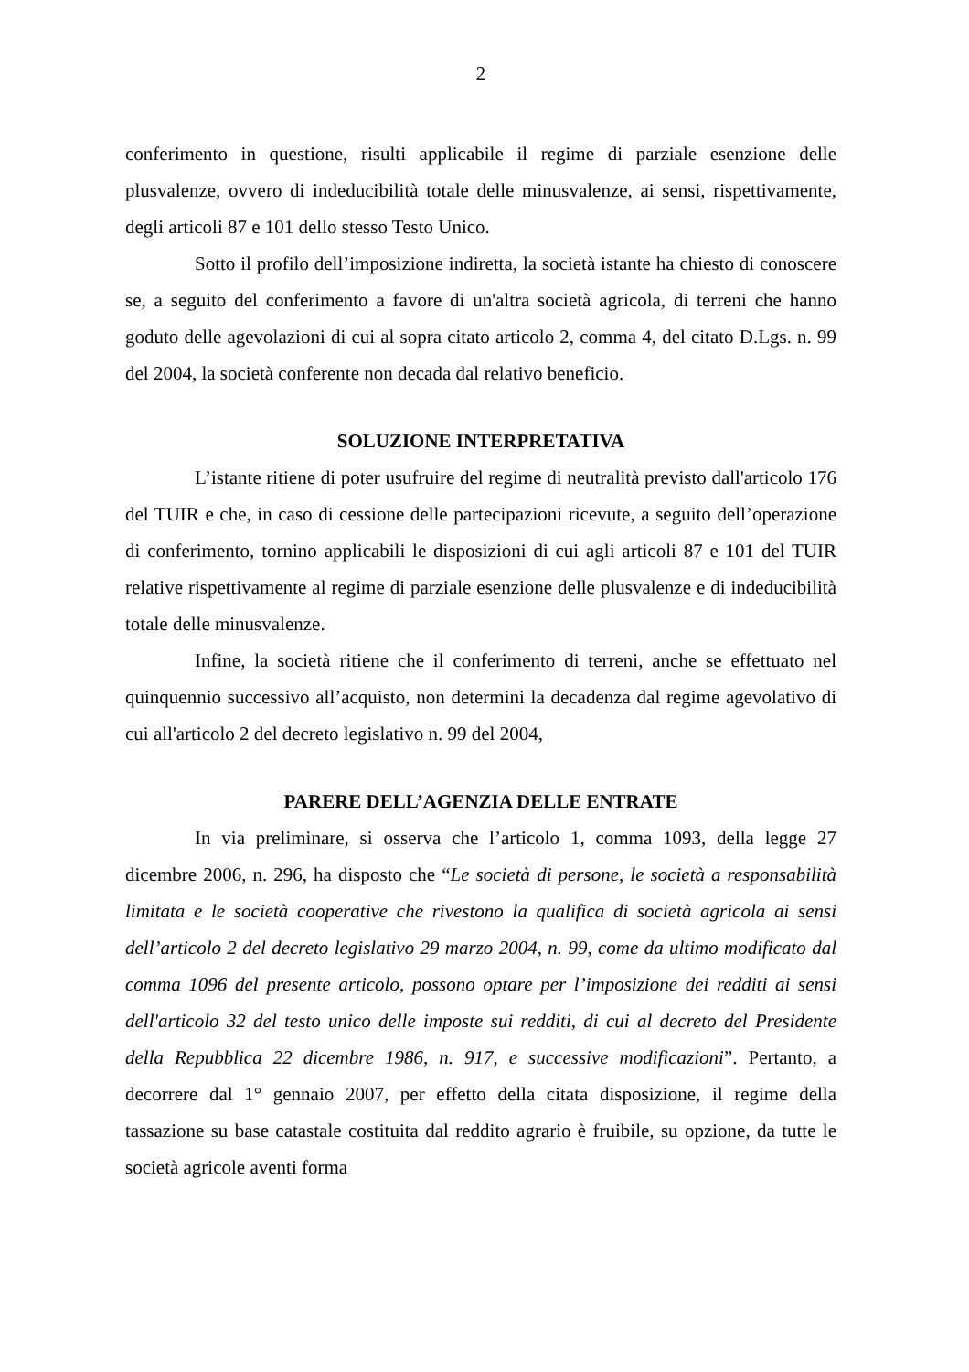2
conferimento in questione, risulti applicabile il regime di parziale esenzione delle plusvalenze, ovvero di indeducibilità totale delle minusvalenze, ai sensi, rispettivamente, degli articoli 87 e 101 dello stesso Testo Unico.
Sotto il profilo dell’imposizione indiretta, la società istante ha chiesto di conoscere se, a seguito del conferimento a favore di un'altra società agricola, di terreni che hanno goduto delle agevolazioni di cui al sopra citato articolo 2, comma 4, del citato D.Lgs. n. 99 del 2004, la società conferente non decada dal relativo beneficio.
SOLUZIONE INTERPRETATIVA
L’istante ritiene di poter usufruire del regime di neutralità previsto dall'articolo 176 del TUIR e che, in caso di cessione delle partecipazioni ricevute, a seguito dell’operazione di conferimento, tornino applicabili le disposizioni di cui agli articoli 87 e 101 del TUIR relative rispettivamente al regime di parziale esenzione delle plusvalenze e di indeducibilità totale delle minusvalenze.
Infine, la società ritiene che il conferimento di terreni, anche se effettuato nel quinquennio successivo all’acquisto, non determini la decadenza dal regime agevolativo di cui all'articolo 2 del decreto legislativo n. 99 del 2004,
PARERE DELL’AGENZIA DELLE ENTRATE
In via preliminare, si osserva che l’articolo 1, comma 1093, della legge 27 dicembre 2006, n. 296, ha disposto che “Le società di persone, le società a responsabilità limitata e le società cooperative che rivestono la qualifica di società agricola ai sensi dell’articolo 2 del decreto legislativo 29 marzo 2004, n. 99, come da ultimo modificato dal comma 1096 del presente articolo, possono optare per l’imposizione dei redditi ai sensi dell'articolo 32 del testo unico delle imposte sui redditi, di cui al decreto del Presidente della Repubblica 22 dicembre 1986, n. 917, e successive modificazioni”. Pertanto, a decorrere dal 1° gennaio 2007, per effetto della citata disposizione, il regime della tassazione su base catastale costituita dal reddito agrario è fruibile, su opzione, da tutte le società agricole aventi forma